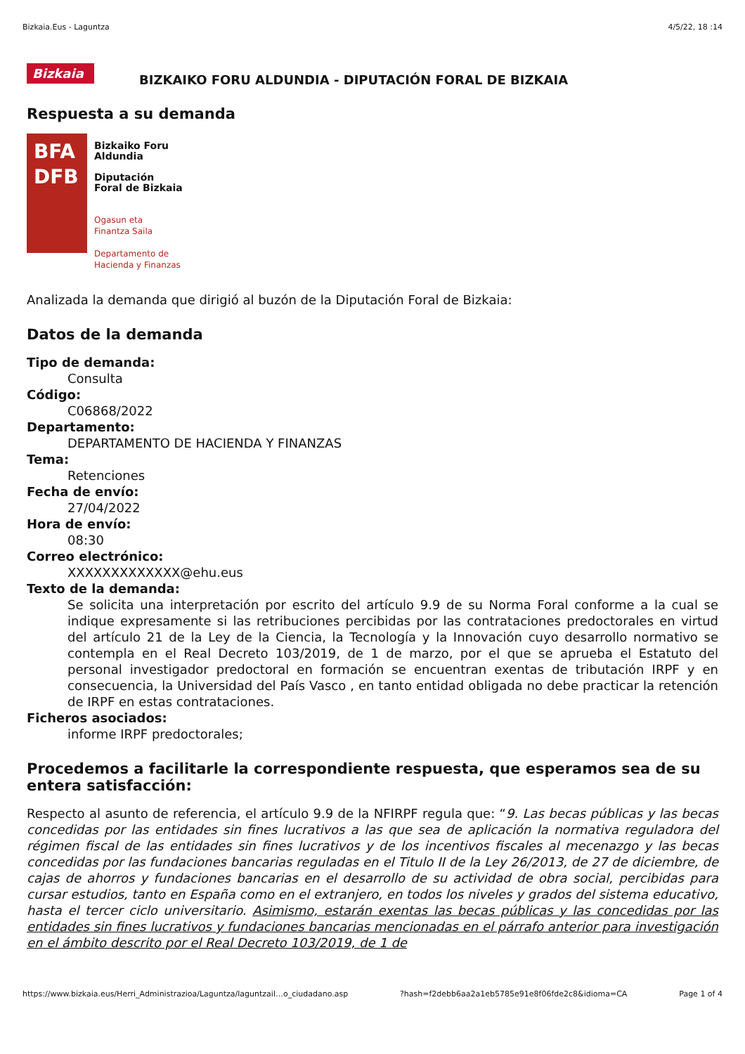Bizkaia.Eus - Laguntza 4/5/22, 18 :14
Bizkaia
BIZKAIKO FORU ALDUNDIA - DIPUTACIÓN FORAL DE BIZKAIA
Respuesta a su demanda
BFA
DFB
Bizkaiko Foru
Aldundia
Diputación
Foral de Bizkaia
Ogasun eta
Finantza Saila
Departamento de
Hacienda y Finanzas
Analizada la demanda que dirigió al buzón de la Diputación Foral de Bizkaia:
Datos de la demanda
Tipo de demanda:
Consulta
Código:
C06868/2022
Departamento:
DEPARTAMENTO DE HACIENDA Y FINANZAS
Tema:
Retenciones
Fecha de envío:
27/04/2022
Hora de envío:
08:30
Correo electrónico:
XXXXXXXXXXXXX@ehu.eus
Texto de la demanda:
Se solicita una interpretación por escrito del artículo 9.9 de su Norma Foral conforme a la cual se indique expresamente si las retribuciones percibidas por las contrataciones predoctorales en virtud del artículo 21 de la Ley de la Ciencia, la Tecnología y la Innovación cuyo desarrollo normativo se contempla en el Real Decreto 103/2019, de 1 de marzo, por el que se aprueba el Estatuto del personal investigador predoctoral en formación se encuentran exentas de tributación IRPF y en consecuencia, la Universidad del País Vasco , en tanto entidad obligada no debe practicar la retención de IRPF en estas contrataciones.
Ficheros asociados:
informe IRPF predoctorales;
Procedemos a facilitarle la correspondiente respuesta, que esperamos sea de su entera satisfacción:
Respecto al asunto de referencia, el artículo 9.9 de la NFIRPF regula que: “9. Las becas públicas y las becas concedidas por las entidades sin fines lucrativos a las que sea de aplicación la normativa reguladora del régimen fiscal de las entidades sin fines lucrativos y de los incentivos fiscales al mecenazgo y las becas concedidas por las fundaciones bancarias reguladas en el Titulo II de la Ley 26/2013, de 27 de diciembre, de cajas de ahorros y fundaciones bancarias en el desarrollo de su actividad de obra social, percibidas para cursar estudios, tanto en España como en el extranjero, en todos los niveles y grados del sistema educativo, hasta el tercer ciclo universitario. Asimismo, estarán exentas las becas públicas y las concedidas por las entidades sin fines lucrativos y fundaciones bancarias mencionadas en el párrafo anterior para investigación en el ámbito descrito por el Real Decreto 103/2019, de 1 de
https://www.bizkaia.eus/Herri_Administrazioa/Laguntza/laguntzail…o_ciudadano.asp?hash=f2debb6aa2a1eb5785e91e8f06fde2c8&idioma=CA Page 1 of 4